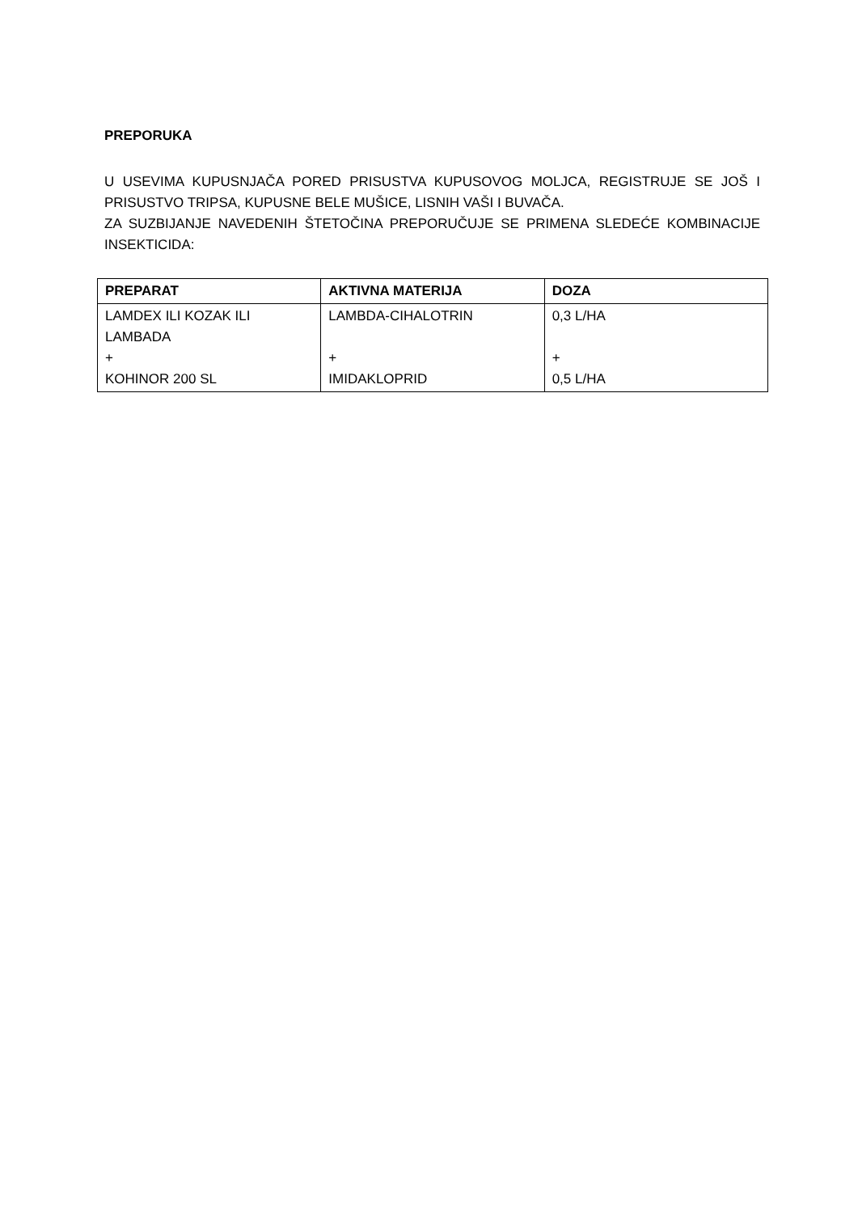PREPORUKA
U USEVIMA KUPUSNJAČA PORED PRISUSTVA KUPUSOVOG MOLJCA, REGISTRUJE SE JOŠ I PRISUSTVO TRIPSA, KUPUSNE BELE MUŠICE, LISNIH VAŠI I BUVAČA.
ZA SUZBIJANJE NAVEDENIH ŠTETOČINA PREPORUČUJE SE PRIMENA SLEDEĆE KOMBINACIJE INSEKTICIDA:
| PREPARAT | AKTIVNA MATERIJA | DOZA |
| --- | --- | --- |
| LAMDEX ILI KOZAK ILI LAMBADA + KOHINOR 200 SL | LAMBDA-CIHALOTRIN + IMIDAKLOPRID | 0,3 L/HA + 0,5 L/HA |